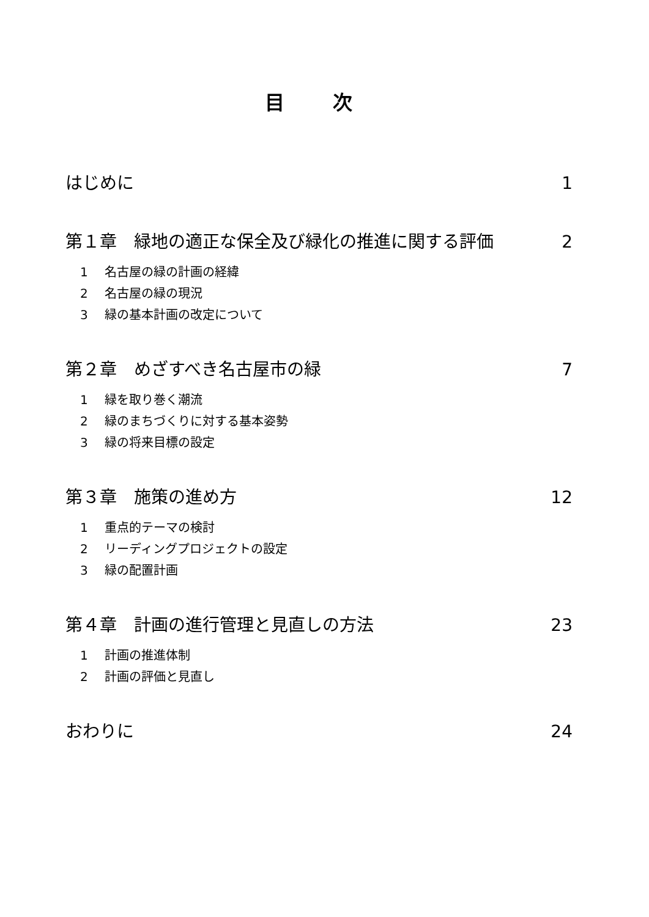目 次
はじめに 1
第１章　緑地の適正な保全及び緑化の推進に関する評価 2
1 名古屋の緑の計画の経緯
2 名古屋の緑の現況
3 緑の基本計画の改定について
第２章　めざすべき名古屋市の緑 7
1 緑を取り巻く潮流
2 緑のまちづくりに対する基本姿勢
3 緑の将来目標の設定
第３章　施策の進め方 12
1 重点的テーマの検討
2 リーディングプロジェクトの設定
3 緑の配置計画
第４章　計画の進行管理と見直しの方法 23
1 計画の推進体制
2 計画の評価と見直し
おわりに 24